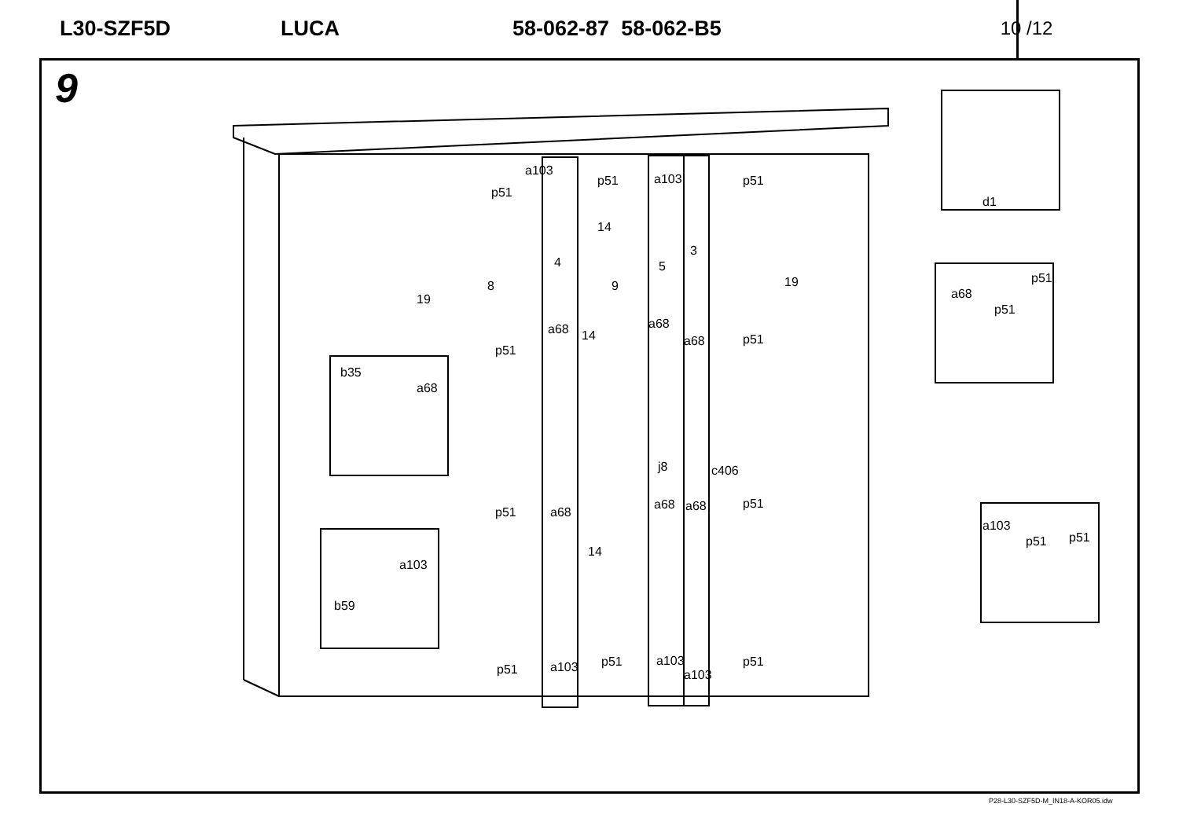L30-SZF5D LUCA 58-062-87 58-062-B5 10 /12
9
a103
p51
p51 a103 p51
14
4
8 9
5
3
19
19
d1
a68
p51
p51
a68 14
a68
p51
a68 p51
b35
a68
j8 c406
p51 a68
a68 a68 p51
a103
p51 p51
14
a103
b59
p51 a103 p51 a103
a103
p51
P28-L30-SZF5D-M_IN18-A-KOR05.idw